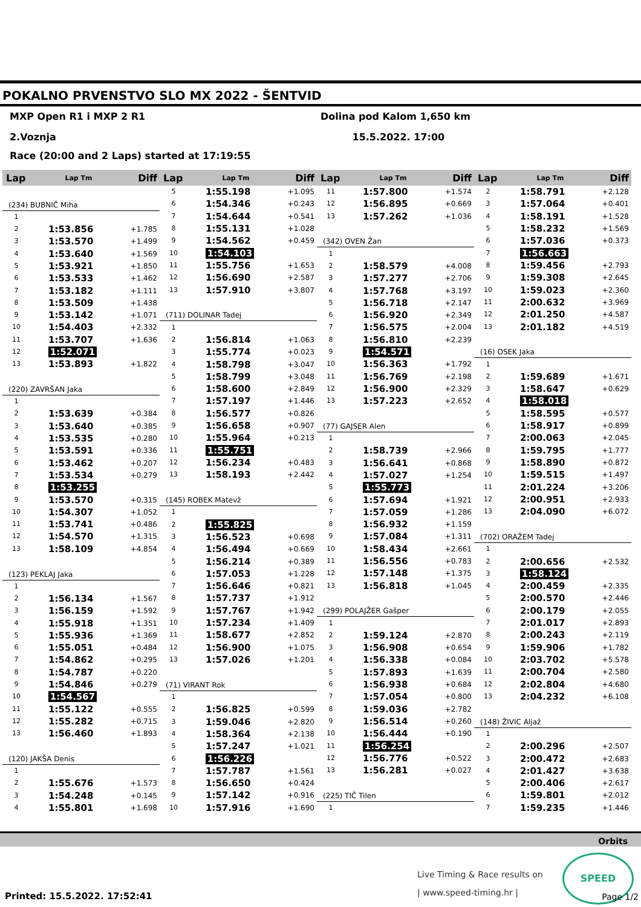POKALNO PRVENSTVO SLO MX 2022 - ŠENTVID
MXP Open R1 i MXP 2 R1 Dolina pod Kalom 1,650 km
2.Voznja 15.5.2022. 17:00
Race (20:00 and 2 Laps) started at 17:19:55
| Lap | Lap Tm | Diff |
| --- | --- | --- |
| (234) BUBNIČ Miha | | |
| 1 | | |
| 2 | 1:53.856 | +1.785 |
| 3 | 1:53.570 | +1.499 |
| 4 | 1:53.640 | +1.569 |
| 5 | 1:53.921 | +1.850 |
| 6 | 1:53.533 | +1.462 |
| 7 | 1:53.182 | +1.111 |
| 8 | 1:53.509 | +1.438 |
| 9 | 1:53.142 | +1.071 |
| 10 | 1:54.403 | +2.332 |
| 11 | 1:53.707 | +1.636 |
| 12 | 1:52.071 | |
| 13 | 1:53.893 | +1.822 |
| (220) ZAVRŠAN Jaka | | |
| 1 | | |
| 2 | 1:53.639 | +0.384 |
| 3 | 1:53.640 | +0.385 |
| 4 | 1:53.535 | +0.280 |
| 5 | 1:53.591 | +0.336 |
| 6 | 1:53.462 | +0.207 |
| 7 | 1:53.534 | +0.279 |
| 8 | 1:53.255 | |
| 9 | 1:53.570 | +0.315 |
| 10 | 1:54.307 | +1.052 |
| 11 | 1:53.741 | +0.486 |
| 12 | 1:54.570 | +1.315 |
| 13 | 1:58.109 | +4.854 |
| (123) PEKLAJ Jaka | | |
| 1 | | |
| 2 | 1:56.134 | +1.567 |
| 3 | 1:56.159 | +1.592 |
| 4 | 1:55.918 | +1.351 |
| 5 | 1:55.936 | +1.369 |
| 6 | 1:55.051 | +0.484 |
| 7 | 1:54.862 | +0.295 |
| 8 | 1:54.787 | +0.220 |
| 9 | 1:54.846 | +0.279 |
| 10 | 1:54.567 | |
| 11 | 1:55.122 | +0.555 |
| 12 | 1:55.282 | +0.715 |
| 13 | 1:56.460 | +1.893 |
| (120) JAKŠA Denis | | |
| 1 | | |
| 2 | 1:55.676 | +1.573 |
| 3 | 1:54.248 | +0.145 |
| 4 | 1:55.801 | +1.698 |
| Lap | Lap Tm | Diff |
| --- | --- | --- |
| 5 | 1:55.198 | +1.095 |
| 6 | 1:54.346 | +0.243 |
| 7 | 1:54.644 | +0.541 |
| 8 | 1:55.131 | +1.028 |
| 9 | 1:54.562 | +0.459 |
| 10 | 1:54.103 | |
| 11 | 1:55.756 | +1.653 |
| 12 | 1:56.690 | +2.587 |
| 13 | 1:57.910 | +3.807 |
| (711) DOLINAR Tadej | | |
| 1 | | |
| 2 | 1:56.814 | +1.063 |
| 3 | 1:55.774 | +0.023 |
| 4 | 1:58.798 | +3.047 |
| 5 | 1:58.799 | +3.048 |
| 6 | 1:58.600 | +2.849 |
| 7 | 1:57.197 | +1.446 |
| 8 | 1:56.577 | +0.826 |
| 9 | 1:56.658 | +0.907 |
| 10 | 1:55.964 | +0.213 |
| 11 | 1:55.751 | |
| 12 | 1:56.234 | +0.483 |
| 13 | 1:58.193 | +2.442 |
| (145) ROBEK Matevž | | |
| 1 | | |
| 2 | 1:55.825 | |
| 3 | 1:56.523 | +0.698 |
| 4 | 1:56.494 | +0.669 |
| 5 | 1:56.214 | +0.389 |
| 6 | 1:57.053 | +1.228 |
| 7 | 1:56.646 | +0.821 |
| 8 | 1:57.737 | +1.912 |
| 9 | 1:57.767 | +1.942 |
| 10 | 1:57.234 | +1.409 |
| 11 | 1:58.677 | +2.852 |
| 12 | 1:56.900 | +1.075 |
| 13 | 1:57.026 | +1.201 |
| (71) VIRANT Rok | | |
| 1 | | |
| 2 | 1:56.825 | +0.599 |
| 3 | 1:59.046 | +2.820 |
| 4 | 1:58.364 | +2.138 |
| 5 | 1:57.247 | +1.021 |
| 6 | 1:56.226 | |
| 7 | 1:57.787 | +1.561 |
| 8 | 1:56.650 | +0.424 |
| 9 | 1:57.142 | +0.916 |
| 10 | 1:57.916 | +1.690 |
| Lap | Lap Tm | Diff |
| --- | --- | --- |
| 11 | 1:57.800 | +1.574 |
| 12 | 1:56.895 | +0.669 |
| 13 | 1:57.262 | +1.036 |
| (342) OVEN Žan | | |
| 1 | | |
| 2 | 1:58.579 | +4.008 |
| 3 | 1:57.277 | +2.706 |
| 4 | 1:57.768 | +3.197 |
| 5 | 1:56.718 | +2.147 |
| 6 | 1:56.920 | +2.349 |
| 7 | 1:56.575 | +2.004 |
| 8 | 1:56.810 | +2.239 |
| 9 | 1:54.571 | |
| 10 | 1:56.363 | +1.792 |
| 11 | 1:56.769 | +2.198 |
| 12 | 1:56.900 | +2.329 |
| 13 | 1:57.223 | +2.652 |
| (77) GAJSER Alen | | |
| 1 | | |
| 2 | 1:58.739 | +2.966 |
| 3 | 1:56.641 | +0.868 |
| 4 | 1:57.027 | +1.254 |
| 5 | 1:55.773 | |
| 6 | 1:57.694 | +1.921 |
| 7 | 1:57.059 | +1.286 |
| 8 | 1:56.932 | +1.159 |
| 9 | 1:57.084 | +1.311 |
| 10 | 1:58.434 | +2.661 |
| 11 | 1:56.556 | +0.783 |
| 12 | 1:57.148 | +1.375 |
| 13 | 1:56.818 | +1.045 |
| (299) POLAJŽER Gašper | | |
| 1 | | |
| 2 | 1:59.124 | +2.870 |
| 3 | 1:56.908 | +0.654 |
| 4 | 1:56.338 | +0.084 |
| 5 | 1:57.893 | +1.639 |
| 6 | 1:56.938 | +0.684 |
| 7 | 1:57.054 | +0.800 |
| 8 | 1:59.036 | +2.782 |
| 9 | 1:56.514 | +0.260 |
| 10 | 1:56.444 | +0.190 |
| 11 | 1:56.254 | |
| 12 | 1:56.776 | +0.522 |
| 13 | 1:56.281 | +0.027 |
| (225) TIČ Tilen | | |
| 1 | | |
| Lap | Lap Tm | Diff |
| --- | --- | --- |
| 2 | 1:58.791 | +2.128 |
| 3 | 1:57.064 | +0.401 |
| 4 | 1:58.191 | +1.528 |
| 5 | 1:58.232 | +1.569 |
| 6 | 1:57.036 | +0.373 |
| 7 | 1:56.663 | |
| 8 | 1:59.456 | +2.793 |
| 9 | 1:59.308 | +2.645 |
| 10 | 1:59.023 | +2.360 |
| 11 | 2:00.632 | +3.969 |
| 12 | 2:01.250 | +4.587 |
| 13 | 2:01.182 | +4.519 |
| (16) OSEK Jaka | | |
| 1 | | |
| 2 | 1:59.689 | +1.671 |
| 3 | 1:58.647 | +0.629 |
| 4 | 1:58.018 | |
| 5 | 1:58.595 | +0.577 |
| 6 | 1:58.917 | +0.899 |
| 7 | 2:00.063 | +2.045 |
| 8 | 1:59.795 | +1.777 |
| 9 | 1:58.890 | +0.872 |
| 10 | 1:59.515 | +1.497 |
| 11 | 2:01.224 | +3.206 |
| 12 | 2:00.951 | +2.933 |
| 13 | 2:04.090 | +6.072 |
| (702) ORAŽEM Tadej | | |
| 1 | | |
| 2 | 2:00.656 | +2.532 |
| 3 | 1:58.124 | |
| 4 | 2:00.459 | +2.335 |
| 5 | 2:00.570 | +2.446 |
| 6 | 2:00.179 | +2.055 |
| 7 | 2:01.017 | +2.893 |
| 8 | 2:00.243 | +2.119 |
| 9 | 1:59.906 | +1.782 |
| 10 | 2:03.702 | +5.578 |
| 11 | 2:00.704 | +2.580 |
| 12 | 2:02.804 | +4.680 |
| 13 | 2:04.232 | +6.108 |
| (148) ŽIVIC Aljaž | | |
| 1 | | |
| 2 | 2:00.296 | +2.507 |
| 3 | 2:00.472 | +2.683 |
| 4 | 2:01.427 | +3.638 |
| 5 | 2:00.406 | +2.617 |
| 6 | 1:59.801 | +2.012 |
| 7 | 1:59.235 | +1.446 |
Orbits
Live Timing & Race results on
| www.speed-timing.hr |
SPEED
Printed: 15.5.2022. 17:52:41 Page 1/2